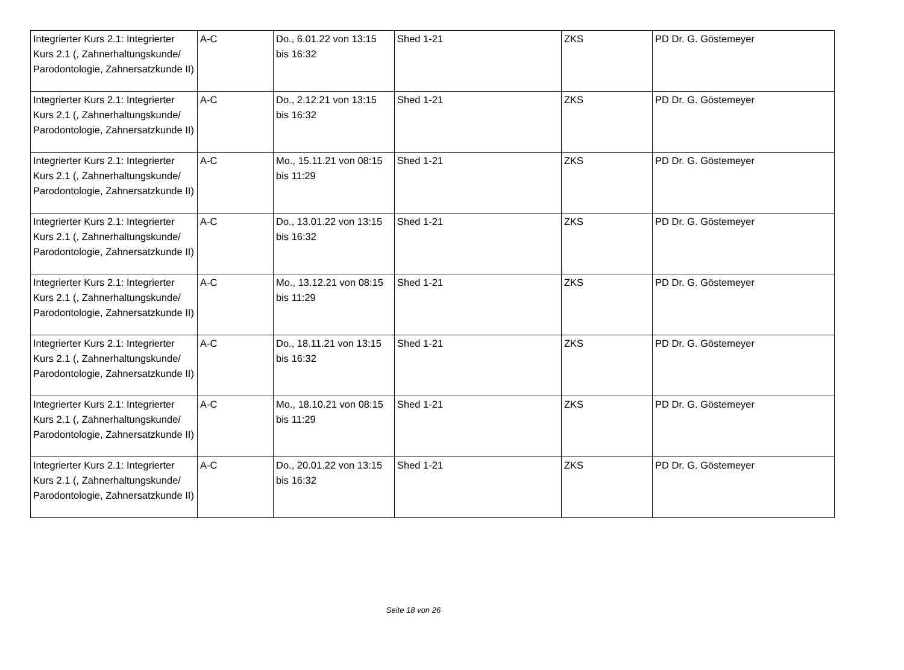| Integrierter Kurs 2.1: Integrierter Kurs 2.1 (, Zahnerhaltungskunde/ Parodontologie, Zahnersatzkunde II) | A-C | Do., 6.01.22 von 13:15 bis 16:32 | Shed 1-21 | ZKS | PD Dr. G. Göstemeyer |
| Integrierter Kurs 2.1: Integrierter Kurs 2.1 (, Zahnerhaltungskunde/ Parodontologie, Zahnersatzkunde II) | A-C | Do., 2.12.21 von 13:15 bis 16:32 | Shed 1-21 | ZKS | PD Dr. G. Göstemeyer |
| Integrierter Kurs 2.1: Integrierter Kurs 2.1 (, Zahnerhaltungskunde/ Parodontologie, Zahnersatzkunde II) | A-C | Mo., 15.11.21 von 08:15 bis 11:29 | Shed 1-21 | ZKS | PD Dr. G. Göstemeyer |
| Integrierter Kurs 2.1: Integrierter Kurs 2.1 (, Zahnerhaltungskunde/ Parodontologie, Zahnersatzkunde II) | A-C | Do., 13.01.22 von 13:15 bis 16:32 | Shed 1-21 | ZKS | PD Dr. G. Göstemeyer |
| Integrierter Kurs 2.1: Integrierter Kurs 2.1 (, Zahnerhaltungskunde/ Parodontologie, Zahnersatzkunde II) | A-C | Mo., 13.12.21 von 08:15 bis 11:29 | Shed 1-21 | ZKS | PD Dr. G. Göstemeyer |
| Integrierter Kurs 2.1: Integrierter Kurs 2.1 (, Zahnerhaltungskunde/ Parodontologie, Zahnersatzkunde II) | A-C | Do., 18.11.21 von 13:15 bis 16:32 | Shed 1-21 | ZKS | PD Dr. G. Göstemeyer |
| Integrierter Kurs 2.1: Integrierter Kurs 2.1 (, Zahnerhaltungskunde/ Parodontologie, Zahnersatzkunde II) | A-C | Mo., 18.10.21 von 08:15 bis 11:29 | Shed 1-21 | ZKS | PD Dr. G. Göstemeyer |
| Integrierter Kurs 2.1: Integrierter Kurs 2.1 (, Zahnerhaltungskunde/ Parodontologie, Zahnersatzkunde II) | A-C | Do., 20.01.22 von 13:15 bis 16:32 | Shed 1-21 | ZKS | PD Dr. G. Göstemeyer |
Seite 18 von 26